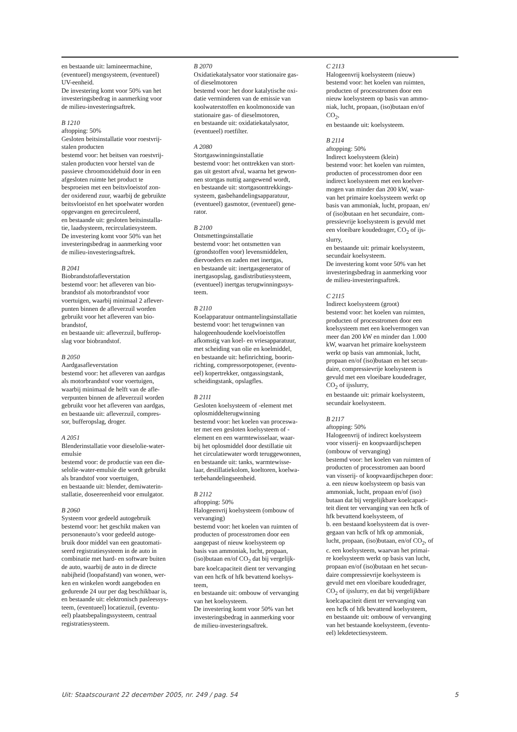en bestaande uit: lamineermachine,
(eventueel) mengsysteem, (eventueel)
UV-eenheid.
De investering komt voor 50% van het
investeringsbedrag in aanmerking voor
de milieu-investeringsaftrek.
B 1210
aftopping: 50%
Gesloten beitsinstallatie voor roestvrij-
stalen producten
bestemd voor: het beitsen van roestvrij-
stalen producten voor herstel van de
passieve chroomoxidehuid door in een
afgesloten ruimte het product te
besproeien met een beitsvloeistof zon-
der oxiderend zuur, waarbij de gebruikte
beitsvloeistof en het spoelwater worden
opgevangen en gerecirculeerd,
en bestaande uit: gesloten beitsinstalla-
tie, laadsysteem, recirculatiesysteem.
De investering komt voor 50% van het
investeringsbedrag in aanmerking voor
de milieu-investeringsaftrek.
B 2041
Biobrandstofafleverstation
bestemd voor: het afleveren van bio-
brandstof als motorbrandstof voor
voertuigen, waarbij minimaal 2 aflever-
punten binnen de afleverzuil worden
gebruikt voor het afleveren van bio-
brandstof,
en bestaande uit: afleverzuil, bufferop-
slag voor biobrandstof.
B 2050
Aardgasafleverstation
bestemd voor: het afleveren van aardgas
als motorbrandstof voor voertuigen,
waarbij minimaal de helft van de afle-
verpunten binnen de afleverzuil worden
gebruikt voor het afleveren van aardgas,
en bestaande uit: afleverzuil, compres-
sor, bufferopslag, droger.
A 2051
Blenderinstallatie voor dieselolie-water-
emulsie
bestemd voor: de productie van een die-
selolie-water-emulsie die wordt gebruikt
als brandstof voor voertuigen,
en bestaande uit: blender, demiwaterin-
stallatie, doseereenheid voor emulgator.
B 2060
Systeem voor gedeeld autogebruik
bestemd voor: het geschikt maken van
personenauto’s voor gedeeld autoge-
bruik door middel van een geautomati-
seerd registratiesysteem in de auto in
combinatie met hard- en software buiten
de auto, waarbij de auto in de directe
nabijheid (loopafstand) van wonen, wer-
ken en winkelen wordt aangeboden en
gedurende 24 uur per dag beschikbaar is,
en bestaande uit: elektronisch pasleessys-
teem, (eventueel) locatiezuil, (eventu-
eel) plaatsbepalingssysteem, centraal
registratiesysteem.
B 2070
Oxidatiekatalysator voor stationaire gas-
of dieselmotoren
bestemd voor: het door katalytische oxi-
datie verminderen van de emissie van
koolwaterstoffen en koolmonoxide van
stationaire gas- of dieselmotoren,
en bestaande uit: oxidatiekatalysator,
(eventueel) roetfilter.
A 2080
Stortgaswinningsinstallatie
bestemd voor: het onttrekken van stort-
gas uit gestort afval, waarna het gewon-
nen stortgas nuttig aangewend wordt,
en bestaande uit: stortgasonttrekkings-
systeem, gasbehandelingsapparatuur,
(eventueel) gasmotor, (eventueel) gene-
rator.
B 2100
Ontsmettingsinstallatie
bestemd voor: het ontsmetten van
(grondstoffen voor) levensmiddelen,
diervoeders en zaden met inertgas,
en bestaande uit: inertgasgenerator of
inertgasopslag, gasdistributiesysteem,
(eventueel) inertgas terugwinningssys-
teem.
B 2110
Koelapparatuur ontmantelingsinstallatie
bestemd voor: het terugwinnen van
halogeenhoudende koelvloeistoffen
afkomstig van koel- en vriesapparatuur,
met scheiding van olie en koelmiddel,
en bestaande uit: hefinrichting, boorin-
richting, compressorpotopener, (eventu-
eel) kopertrekker, ontgassingstank,
scheidingstank, opslagfles.
B 2111
Gesloten koelsysteem of -element met
oplosmiddelterugwinning
bestemd voor: het koelen van proceswa-
ter met een gesloten koelsysteem of -
element en een warmtewisselaar, waar-
bij het oplosmiddel door destillatie uit
het circulatiewater wordt teruggewonnen,
en bestaande uit: tanks, warmtewisse-
laar, destillatiekolom, koeltoren, koelwa-
terbehandelingseenheid.
B 2112
aftopping: 50%
Halogeenvrij koelsysteem (ombouw of
vervanging)
bestemd voor: het koelen van ruimten of
producten of processtromen door een
aangepast of nieuw koelsysteem op
basis van ammoniak, lucht, propaan,
(iso)butaan en/of CO<sub>2</sub> dat bij vergelijk-
bare koelcapaciteit dient ter vervanging
van een hcfk of hfk bevattend koelsys-
teem,
en bestaande uit: ombouw of vervanging
van het koelsysteem.
De investering komt voor 50% van het
investeringsbedrag in aanmerking voor
de milieu-investeringsaftrek.
C 2113
Halogeenvrij koelsysteem (nieuw)
bestemd voor: het koelen van ruimten,
producten of processtromen door een
nieuw koelsysteem op basis van ammo-
niak, lucht, propaan, (iso)butaan en/of
CO<sub>2</sub>,
en bestaande uit: koelsysteem.
B 2114
aftopping: 50%
Indirect koelsysteem (klein)
bestemd voor: het koelen van ruimten,
producten of processtromen door een
indirect koelsysteem met een koelver-
mogen van minder dan 200 kW, waar-
van het primaire koelsysteem werkt op
basis van ammoniak, lucht, propaan, en/
of (iso)butaan en het secundaire, com-
pressievrije koelsysteem is gevuld met
een vloeibare koudedrager, CO<sub>2</sub> of ijs-
slurry,
en bestaande uit: primair koelsysteem,
secundair koelsysteem.
De investering komt voor 50% van het
investeringsbedrag in aanmerking voor
de milieu-investeringsaftrek.
C 2115
Indirect koelsysteem (groot)
bestemd voor: het koelen van ruimten,
producten of processtromen door een
koelsysteem met een koelvermogen van
meer dan 200 kW en minder dan 1.000
kW, waarvan het primaire koelsysteem
werkt op basis van ammoniak, lucht,
propaan en/of (iso)butaan en het secun-
daire, compressievrije koelsysteem is
gevuld met een vloeibare koudedrager,
CO<sub>2</sub> of ijsslurry,
en bestaande uit: primair koelsysteem,
secundair koelsysteem.
B 2117
aftopping: 50%
Halogeenvrij of indirect koelsysteem
voor visserij- en koopvaardijschepen
(ombouw of vervanging)
bestemd voor: het koelen van ruimten of
producten of processtromen aan boord
van visserij- of koopvaardijschepen door:
a. een nieuw koelsysteem op basis van
ammoniak, lucht, propaan en/of (iso)
butaan dat bij vergelijkbare koelcapaci-
teit dient ter vervanging van een hcfk of
hfk bevattend koelsysteem, of
b. een bestaand koelsysteem dat is over-
gegaan van hcfk of hfk op ammoniak,
lucht, propaan, (iso)butaan, en/of CO<sub>2</sub>, of
c. een koelsysteem, waarvan het primai-
re koelsysteem werkt op basis van lucht,
propaan en/of (iso)butaan en het secun-
daire compressievrije koelsysteem is
gevuld met een vloeibare koudedrager,
CO<sub>2</sub> of ijsslurry, en dat bij vergelijkbare
koelcapaciteit dient ter vervanging van
een hcfk of hfk bevattend koelsysteem,
en bestaande uit: ombouw of vervanging
van het bestaande koelsysteem, (eventu-
eel) lekdetectiesysteem.
Uit: Staatscourant 22 december 2005, nr. 249 / pag. 54 5